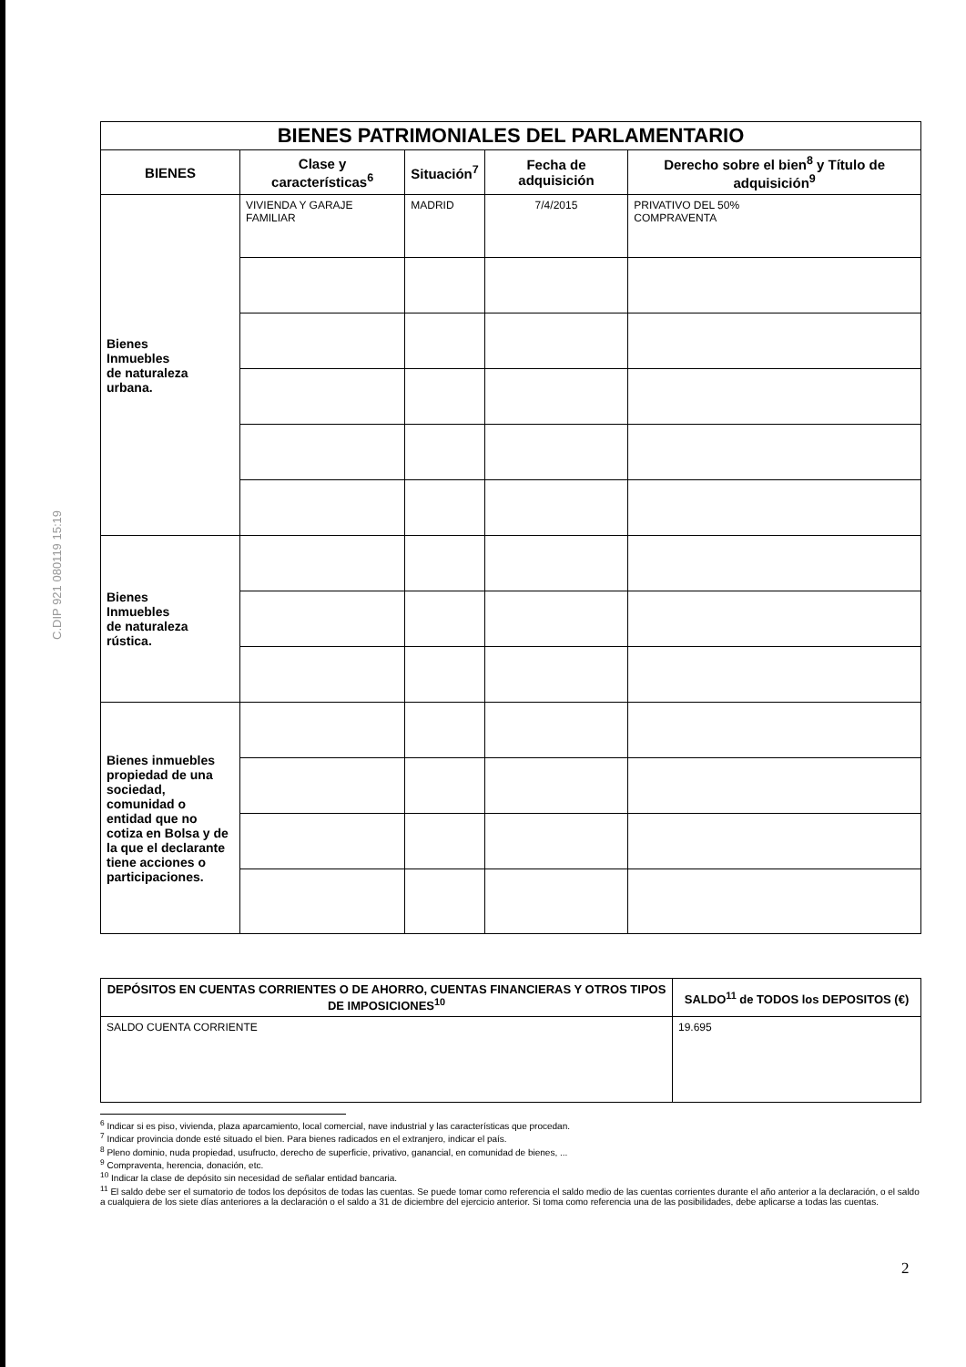C.DIP 921 080119 15:19
| BIENES PATRIMONIALES DEL PARLAMENTARIO | | | | |
| BIENES | Clase y características<sup>6</sup> | Situación<sup>7</sup> | Fecha de adquisición | Derecho sobre el bien<sup>8</sup> y Título de adquisición<sup>9</sup> |
| Bienes Inmuebles de naturaleza urbana. | VIVIENDA Y GARAJE FAMILIAR | MADRID | 7/4/2015 | PRIVATIVO DEL 50% COMPRAVENTA |
| Bienes Inmuebles de naturaleza rústica. | | | | |
| Bienes inmuebles propiedad de una sociedad, comunidad o entidad que no cotiza en Bolsa y de la que el declarante tiene acciones o participaciones. | | | | |
| DEPÓSITOS EN CUENTAS CORRIENTES O DE AHORRO, CUENTAS FINANCIERAS Y OTROS TIPOS DE IMPOSICIONES<sup>10</sup> | SALDO<sup>11</sup> de TODOS los DEPOSITOS (€) |
| --- | --- |
| SALDO CUENTA CORRIENTE | 19.695 |
<sup>6</sup> Indicar si es piso, vivienda, plaza aparcamiento, local comercial, nave industrial y las características que procedan.
<sup>7</sup> Indicar provincia donde esté situado el bien. Para bienes radicados en el extranjero, indicar el país.
<sup>8</sup> Pleno dominio, nuda propiedad, usufructo, derecho de superficie, privativo, ganancial, en comunidad de bienes, ...
<sup>9</sup> Compraventa, herencia, donación, etc.
<sup>10</sup> Indicar la clase de depósito sin necesidad de señalar entidad bancaria.
<sup>11</sup> El saldo debe ser el sumatorio de todos los depósitos de todas las cuentas. Se puede tomar como referencia el saldo medio de las cuentas corrientes durante el año anterior a la declaración, o el saldo a cualquiera de los siete días anteriores a la declaración o el saldo a 31 de diciembre del ejercicio anterior. Si toma como referencia una de las posibilidades, debe aplicarse a todas las cuentas.
2